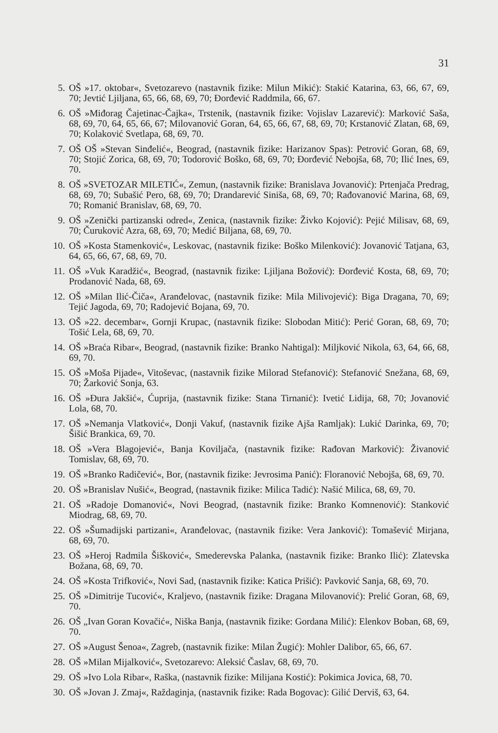31
5. OŠ »17. oktobar«, Svetozarevo (nastavnik fizike: Milun Mikić): Stakić Katarina, 63, 66, 67, 69, 70; Jevtić Ljiljana, 65, 66, 68, 69, 70; Đorđević Raddmila, 66, 67.
6. OŠ »Miđorag Čajetinac-Čajka«, Trstenik, (nastavnik fizike: Vojislav Lazarević): Marković Saša, 68, 69, 70, 64, 65, 66, 67; Milovanović Goran, 64, 65, 66, 67, 68, 69, 70; Krstanović Zlatan, 68, 69, 70; Kolaković Svetlapa, 68, 69, 70.
7. OŠ OŠ »Stevan Sinđelić«, Beograd, (nastavnik fizike: Harizanov Spas): Petrović Goran, 68, 69, 70; Stojić Zorica, 68, 69, 70; Todorović Boško, 68, 69, 70; Đorđević Nebojša, 68, 70; Ilić Ines, 69, 70.
8. OŠ »SVETOZAR MILETIĆ«, Zemun, (nastavnik fizike: Branislava Jovanović): Prtenjača Predrag, 68, 69, 70; Subašić Pero, 68, 69, 70; Drandarević Siniša, 68, 69, 70; Rađovanović Marina, 68, 69, 70; Romanić Branislav, 68, 69, 70.
9. OŠ »Zenički partizanski odred«, Zenica, (nastavnik fizike: Živko Kojović): Pejić Milisav, 68, 69, 70; Čuruković Azra, 68, 69, 70; Medić Biljana, 68, 69, 70.
10. OŠ »Kosta Stamenković«, Leskovac, (nastavnik fizike: Boško Milenković): Jovanović Tatjana, 63, 64, 65, 66, 67, 68, 69, 70.
11. OŠ »Vuk Karadžić«, Beograd, (nastavnik fizike: Ljiljana Božović): Đorđević Kosta, 68, 69, 70; Prodanović Nada, 68, 69.
12. OŠ »Milan Ilić-Čiča«, Aranđelovac, (nastavnik fizike: Mila Milivojević): Biga Dragana, 70, 69; Tejić Jagoda, 69, 70; Radojević Bojana, 69, 70.
13. OŠ »22. decembar«, Gornji Krupac, (nastavnik fizike: Slobodan Mitić): Perić Goran, 68, 69, 70; Tošić Lela, 68, 69, 70.
14. OŠ »Braća Ribar«, Beograd, (nastavnik fizike: Branko Nahtigal): Miljković Nikola, 63, 64, 66, 68, 69, 70.
15. OŠ »Moša Pijade«, Vitoševac, (nastavnik fizike Milorad Stefanović): Stefanović Snežana, 68, 69, 70; Žarković Sonja, 63.
16. OŠ »Đura Jakšić«, Ćuprija, (nastavnik fizike: Stana Tirnanić): Ivetić Lidija, 68, 70; Jovanović Lola, 68, 70.
17. OŠ »Nemanja Vlatković«, Donji Vakuf, (nastavnik fizike Ajša Ramljak): Lukić Darinka, 69, 70; Šišić Brankica, 69, 70.
18. OŠ »Vera Blagojević«, Banja Koviljača, (nastavnik fizike: Rađovan Marković): Živanović Tomislav, 68, 69, 70.
19. OŠ »Branko Radičević«, Bor, (nastavnik fizike: Jevrosima Panić): Floranović Nebojša, 68, 69, 70.
20. OŠ »Branislav Nušić«, Beograd, (nastavnik fizike: Milica Tadić): Našić Milica, 68, 69, 70.
21. OŠ »Radoje Domanović«, Novi Beograd, (nastavnik fizike: Branko Komnenović): Stanković Miodrag, 68, 69, 70.
22. OŠ »Šumadijski partizani«, Aranđelovac, (nastavnik fizike: Vera Janković): Tomašević Mirjana, 68, 69, 70.
23. OŠ »Heroj Radmila Šišković«, Smederevska Palanka, (nastavnik fizike: Branko Ilić): Zlatevska Božana, 68, 69, 70.
24. OŠ »Kosta Trifković«, Novi Sad, (nastavnik fizike: Katica Prišić): Pavković Sanja, 68, 69, 70.
25. OŠ »Dimitrije Tucović«, Kraljevo, (nastavnik fizike: Dragana Milovanović): Prelić Goran, 68, 69, 70.
26. OŠ „Ivan Goran Kovačić«, Niška Banja, (nastavnik fizike: Gordana Milić): Elenkov Boban, 68, 69, 70.
27. OŠ »August Šenoa«, Zagreb, (nastavnik fizike: Milan Žugić): Mohler Dalibor, 65, 66, 67.
28. OŠ »Milan Mijalković«, Svetozarevo: Aleksić Časlav, 68, 69, 70.
29. OŠ »Ivo Lola Ribar«, Raška, (nastavnik fizike: Milijana Kostić): Pokimica Jovica, 68, 70.
30. OŠ »Jovan J. Zmaj«, Raždaginja, (nastavnik fizike: Rada Bogovac): Gilić Derviš, 63, 64.